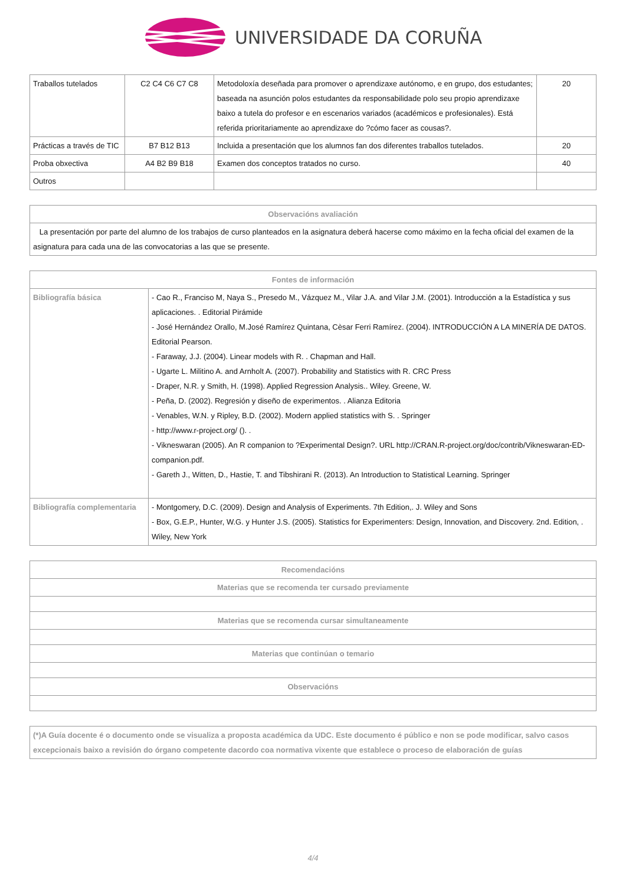UNIVERSIDADE DA CORUÑA
| Traballos tutelados | C2 C4 C6 C7 C8 | Metodoloxía deseñada para promover o aprendizaxe autónomo, e en grupo, dos estudantes; baseada na asunción polos estudantes da responsabilidade polo seu propio aprendizaxe baixo a tutela do profesor e en escenarios variados (académicos e profesionales). Está referida prioritariamente ao aprendizaxe do ?cómo facer as cousas?. | 20 |
| Prácticas a través de TIC | B7 B12 B13 | Incluida a presentación que los alumnos fan dos diferentes traballos tutelados. | 20 |
| Proba obxectiva | A4 B2 B9 B18 | Examen dos conceptos tratados no curso. | 40 |
| Outros | | | |
| Observacións avaliación |
| --- |
| La presentación por parte del alumno de los trabajos de curso planteados en la asignatura deberá hacerse como máximo en la fecha oficial del examen de la asignatura para cada una de las convocatorias a las que se presente. |
| Fontes de información | |
| --- | --- |
| Bibliografía básica | - Cao R., Franciso M, Naya S., Presedo M., Vázquez M., Vilar J.A. and Vilar J.M. (2001). Introducción a la Estadística y sus aplicaciones. . Editorial Pirámide - José Hernández Orallo, M.José Ramírez Quintana, Cèsar Ferri Ramírez. (2004). INTRODUCCIÓN A LA MINERÍA DE DATOS. Editorial Pearson. - Faraway, J.J. (2004). Linear models with R. . Chapman and Hall. - Ugarte L. Militino A. and Arnholt A. (2007). Probability and Statistics with R. CRC Press - Draper, N.R. y Smith, H. (1998). Applied Regression Analysis.. Wiley. Greene, W. - Peña, D. (2002). Regresión y diseño de experimentos. . Alianza Editoria - Venables, W.N. y Ripley, B.D. (2002). Modern applied statistics with S. . Springer - http://www.r-project.org/ (). . - Vikneswaran (2005). An R companion to ?Experimental Design?. URL http://CRAN.R-project.org/doc/contrib/Vikneswaran-ED-companion.pdf. - Gareth J., Witten, D., Hastie, T. and Tibshirani R. (2013). An Introduction to Statistical Learning. Springer |
| Bibliografía complementaria | - Montgomery, D.C. (2009). Design and Analysis of Experiments. 7th Edition,. J. Wiley and Sons - Box, G.E.P., Hunter, W.G. y Hunter J.S. (2005). Statistics for Experimenters: Design, Innovation, and Discovery. 2nd. Edition, . Wiley, New York |
| Recomendacións |
| --- |
| Materias que se recomenda ter cursado previamente |
| Materias que se recomenda cursar simultaneamente |
| Materias que continúan o temario |
| Observacións |
| (*)A Guía docente é o documento onde se visualiza a proposta académica da UDC. Este documento é público e non se pode modificar, salvo casos excepcionais baixo a revisión do órgano competente dacordo coa normativa vixente que establece o proceso de elaboración de guías |
4/4